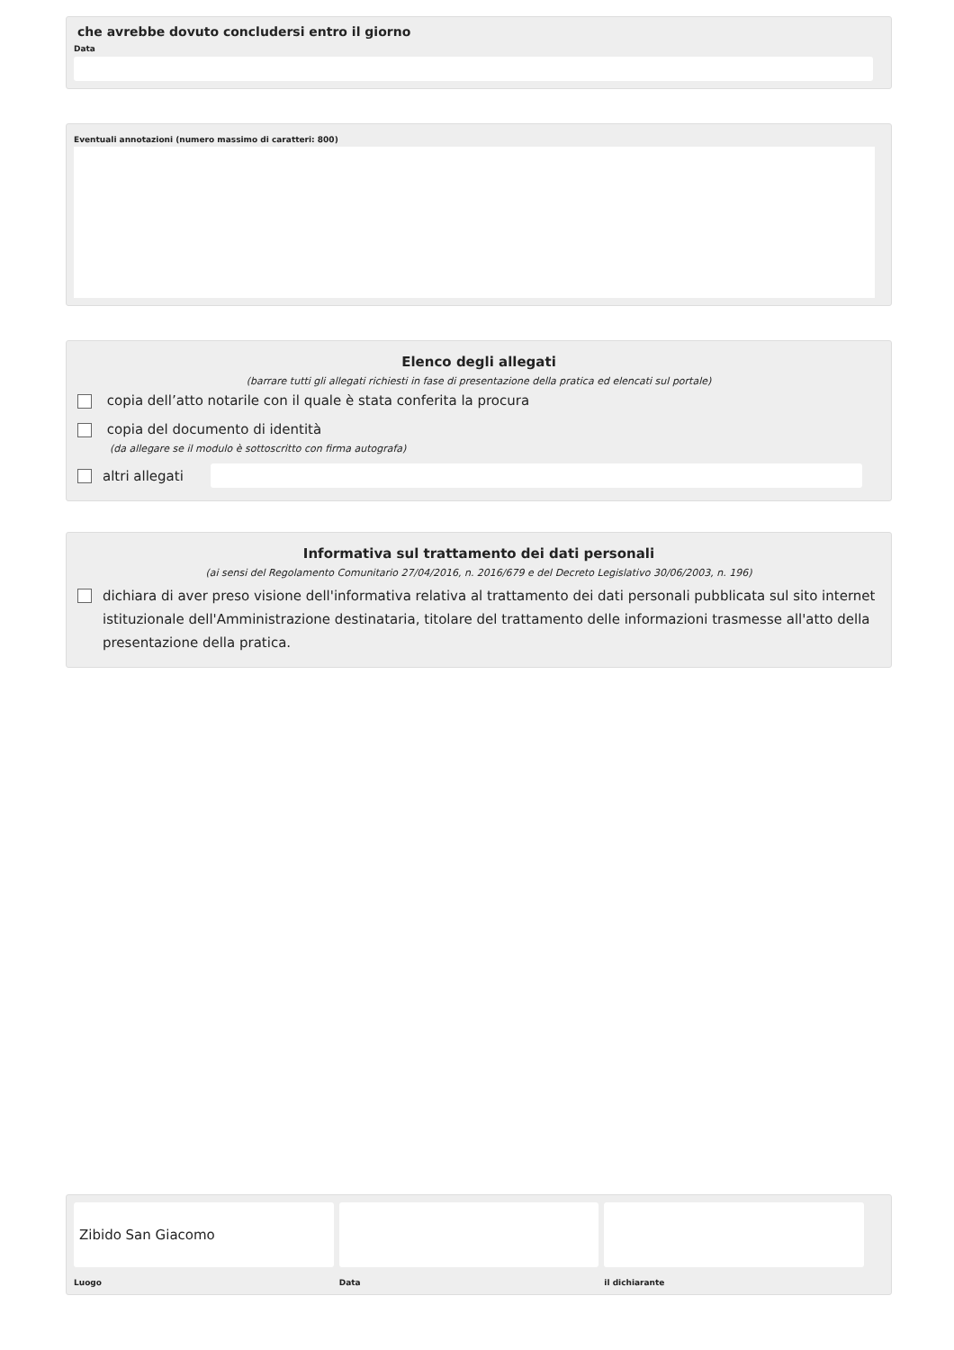che avrebbe dovuto concludersi entro il giorno
Data
Eventuali annotazioni (numero massimo di caratteri: 800)
Elenco degli allegati
(barrare tutti gli allegati richiesti in fase di presentazione della pratica ed elencati sul portale)
copia dell’atto notarile con il quale è stata conferita la procura
copia del documento di identità
(da allegare se il modulo è sottoscritto con firma autografa)
altri allegati
Informativa sul trattamento dei dati personali
(ai sensi del Regolamento Comunitario 27/04/2016, n. 2016/679 e del Decreto Legislativo 30/06/2003, n. 196)
dichiara di aver preso visione dell'informativa relativa al trattamento dei dati personali pubblicata sul sito internet istituzionale dell'Amministrazione destinataria, titolare del trattamento delle informazioni trasmesse all'atto della presentazione della pratica.
Zibido San Giacomo
Luogo
Data il dichiarante